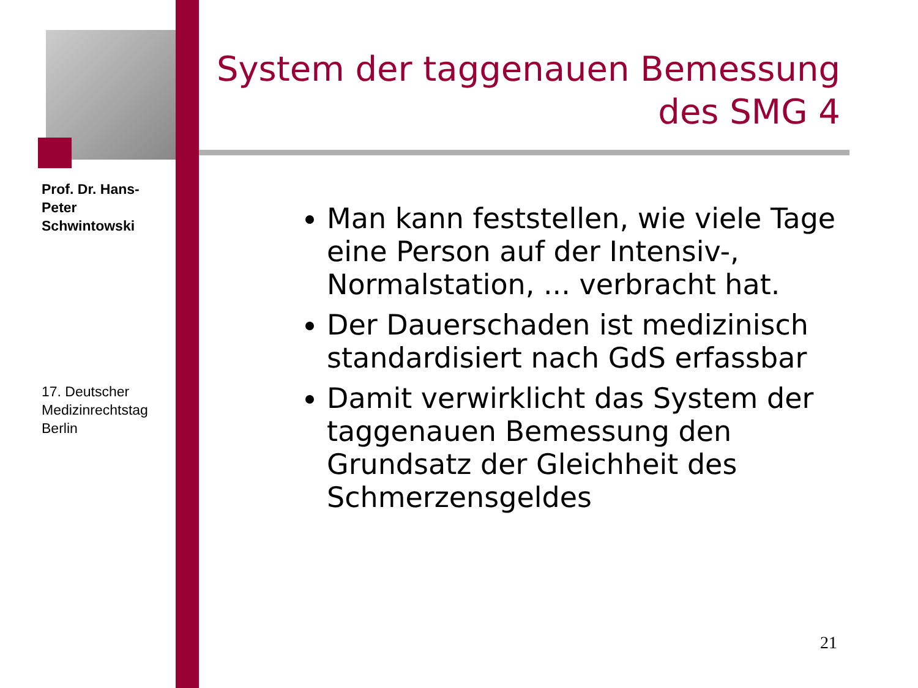Prof. Dr. Hans-Peter Schwintowski
17. Deutscher Medizinrechtstag Berlin
System der taggenauen Bemessung des SMG 4
Man kann feststellen, wie viele Tage eine Person auf der Intensiv-, Normalstation, ... verbracht hat.
Der Dauerschaden ist medizinisch standardisiert nach GdS erfassbar
Damit verwirklicht das System der taggenauen Bemessung den Grundsatz der Gleichheit des Schmerzensgeldes
21